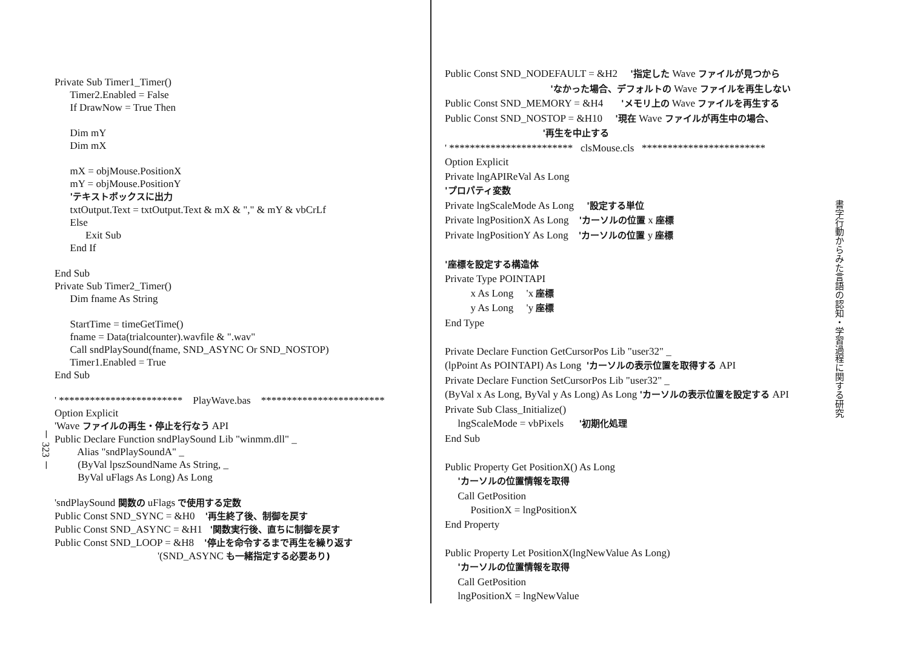－ 323 －
Private Sub Timer1_Timer() Timer2.Enabled = False If DrawNow = True Then Dim mY Dim mX mX = objMouse.PositionX mY = objMouse.PositionY 'テキストボックスに出力 txtOutput.Text = txtOutput.Text & mX & "," & mY & vbCrLf Else Exit Sub End If End Sub Private Sub Timer2_Timer() Dim fname As String StartTime = timeGetTime() fname = Data(trialcounter).wavfile & ".wav" Call sndPlaySound(fname, SND_ASYNC Or SND_NOSTOP) Timer1.Enabled = True End Sub ' ************************ PlayWave.bas ************************ Option Explicit 'Wave ファイルの再生・停止を行なう API Public Declare Function sndPlaySound Lib "winmm.dll" _ Alias "sndPlaySoundA" _ (ByVal lpszSoundName As String, _ ByVal uFlags As Long) As Long 'sndPlaySound 関数の uFlags で使用する定数 Public Const SND_SYNC = &H0 '再生終了後、制御を戻す Public Const SND_ASYNC = &H1 '関数実行後、直ちに制御を戻す Public Const SND_LOOP = &H8 '停止を命令するまで再生を繰り返す '(SND_ASYNC も一緒指定する必要あり)
Public Const SND_NODEFAULT = &H2 '指定した Wave ファイルが見つから 'なかった場合、デフォルトの Wave ファイルを再生しない Public Const SND_MEMORY = &H4 'メモリ上の Wave ファイルを再生する Public Const SND_NOSTOP = &H10 '現在 Wave ファイルが再生中の場合、 '再生を中止する ' ************************ clsMouse.cls ************************ Option Explicit Private lngAPIReVal As Long 'プロパティ変数 Private lngScaleMode As Long '設定する単位 Private lngPositionX As Long 'カーソルの位置 x 座標 Private lngPositionY As Long 'カーソルの位置 y 座標 '座標を設定する構造体 Private Type POINTAPI x As Long 'x 座標 y As Long 'y 座標 End Type Private Declare Function GetCursorPos Lib "user32" _ (lpPoint As POINTAPI) As Long 'カーソルの表示位置を取得する API Private Declare Function SetCursorPos Lib "user32" _ (ByVal x As Long, ByVal y As Long) As Long 'カーソルの表示位置を設定する API Private Sub Class_Initialize() lngScaleMode = vbPixels '初期化処理 End Sub Public Property Get PositionX() As Long 'カーソルの位置情報を取得 Call GetPosition PositionX = lngPositionX End Property Public Property Let PositionX(lngNewValue As Long) 'カーソルの位置情報を取得 Call GetPosition lngPositionX = lngNewValue
書字行動からみた言語の認知・学習過程に関する研究